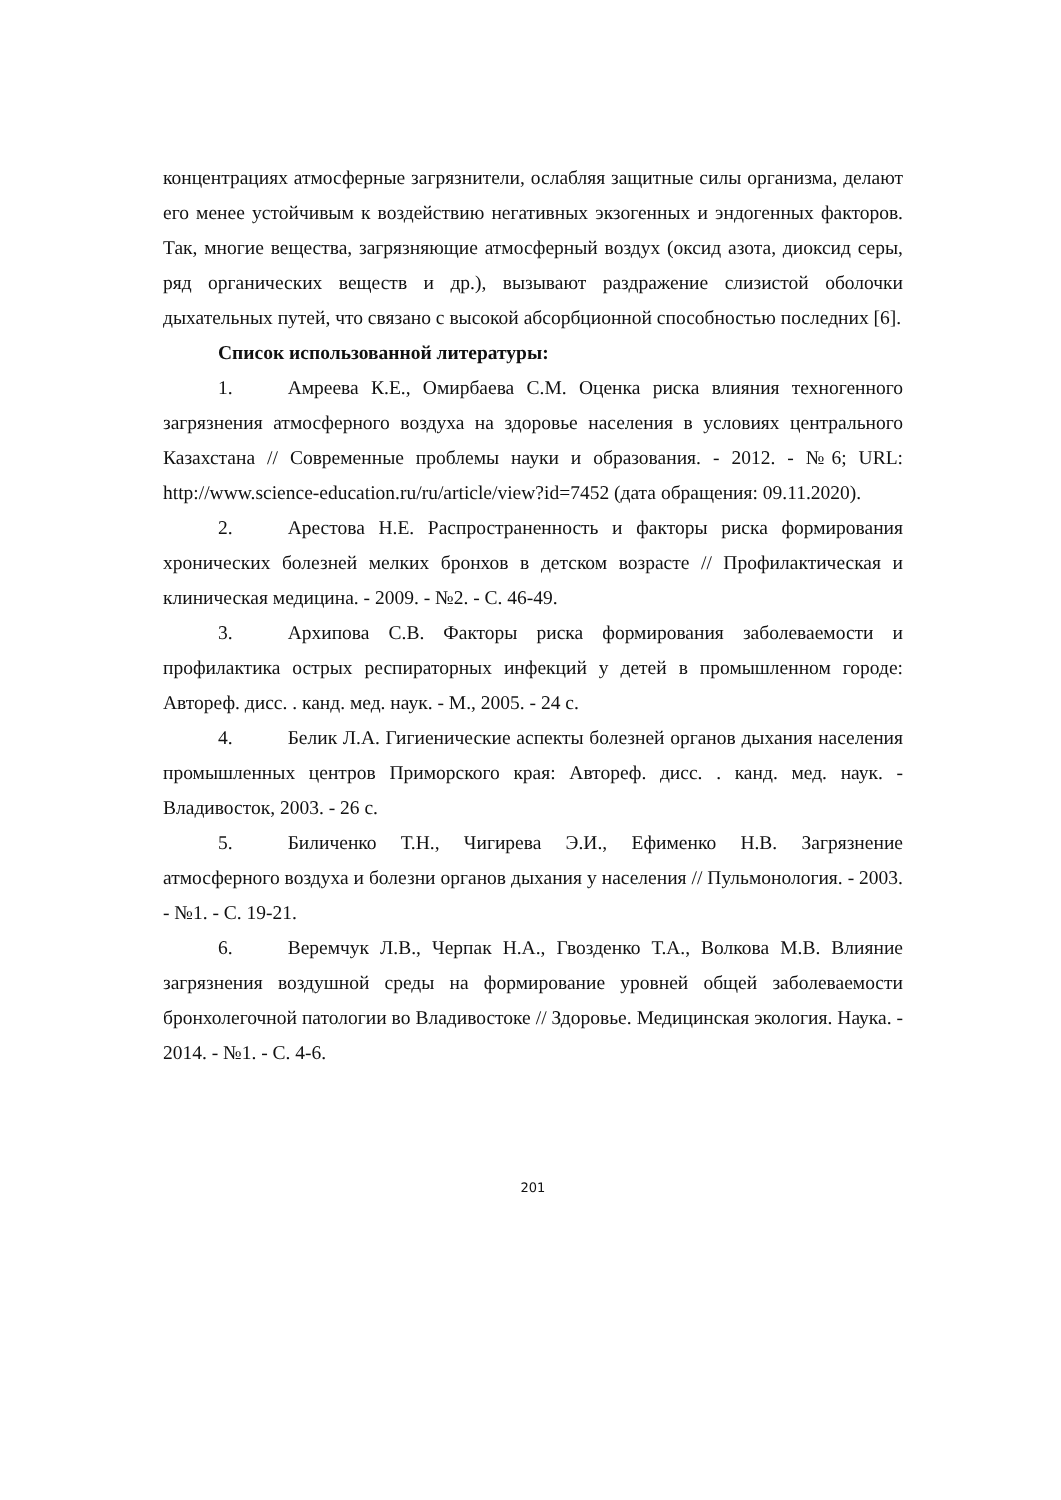концентрациях атмосферные загрязнители, ослабляя защитные силы организма, делают его менее устойчивым к воздействию негативных экзогенных и эндогенных факторов. Так, многие вещества, загрязняющие атмосферный воздух (оксид азота, диоксид серы, ряд органических веществ и др.), вызывают раздражение слизистой оболочки дыхательных путей, что связано с высокой абсорбционной способностью последних [6].
Список использованной литературы:
1. Амреева К.Е., Омирбаева С.М. Оценка риска влияния техногенного загрязнения атмосферного воздуха на здоровье населения в условиях центрального Казахстана // Современные проблемы науки и образования. - 2012. - №6; URL: http://www.science-education.ru/ru/article/view?id=7452 (дата обращения: 09.11.2020).
2. Арестова Н.Е. Распространенность и факторы риска формирования хронических болезней мелких бронхов в детском возрасте // Профилактическая и клиническая медицина. - 2009. - №2. - С. 46-49.
3. Архипова С.В. Факторы риска формирования заболеваемости и профилактика острых респираторных инфекций у детей в промышленном городе: Автореф. дисс. . канд. мед. наук. - М., 2005. - 24 с.
4. Белик Л.А. Гигиенические аспекты болезней органов дыхания населения промышленных центров Приморского края: Автореф. дисс. . канд. мед. наук. - Владивосток, 2003. - 26 с.
5. Биличенко Т.Н., Чигирева Э.И., Ефименко Н.В. Загрязнение атмосферного воздуха и болезни органов дыхания у населения // Пульмонология. - 2003. - №1. - С. 19-21.
6. Веремчук Л.В., Черпак Н.А., Гвозденко Т.А., Волкова М.В. Влияние загрязнения воздушной среды на формирование уровней общей заболеваемости бронхолегочной патологии во Владивостоке // Здоровье. Медицинская экология. Наука. - 2014. - №1. - С. 4-6.
201